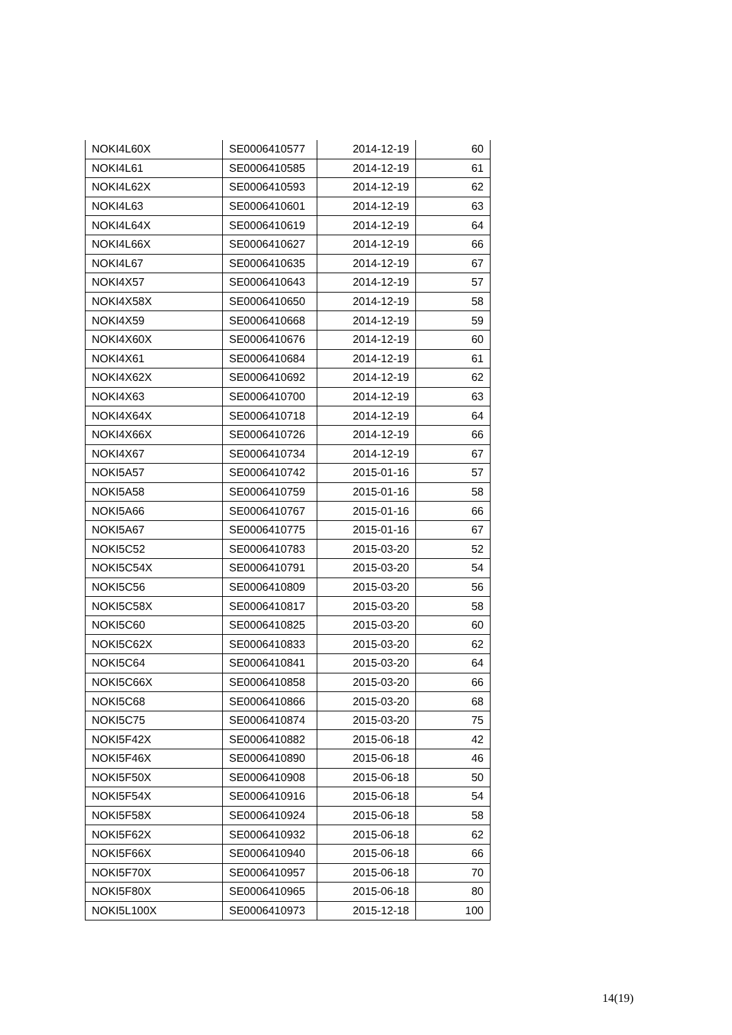| NOKI4L60X | SE0006410577 | 2014-12-19 | 60 |
| NOKI4L61 | SE0006410585 | 2014-12-19 | 61 |
| NOKI4L62X | SE0006410593 | 2014-12-19 | 62 |
| NOKI4L63 | SE0006410601 | 2014-12-19 | 63 |
| NOKI4L64X | SE0006410619 | 2014-12-19 | 64 |
| NOKI4L66X | SE0006410627 | 2014-12-19 | 66 |
| NOKI4L67 | SE0006410635 | 2014-12-19 | 67 |
| NOKI4X57 | SE0006410643 | 2014-12-19 | 57 |
| NOKI4X58X | SE0006410650 | 2014-12-19 | 58 |
| NOKI4X59 | SE0006410668 | 2014-12-19 | 59 |
| NOKI4X60X | SE0006410676 | 2014-12-19 | 60 |
| NOKI4X61 | SE0006410684 | 2014-12-19 | 61 |
| NOKI4X62X | SE0006410692 | 2014-12-19 | 62 |
| NOKI4X63 | SE0006410700 | 2014-12-19 | 63 |
| NOKI4X64X | SE0006410718 | 2014-12-19 | 64 |
| NOKI4X66X | SE0006410726 | 2014-12-19 | 66 |
| NOKI4X67 | SE0006410734 | 2014-12-19 | 67 |
| NOKI5A57 | SE0006410742 | 2015-01-16 | 57 |
| NOKI5A58 | SE0006410759 | 2015-01-16 | 58 |
| NOKI5A66 | SE0006410767 | 2015-01-16 | 66 |
| NOKI5A67 | SE0006410775 | 2015-01-16 | 67 |
| NOKI5C52 | SE0006410783 | 2015-03-20 | 52 |
| NOKI5C54X | SE0006410791 | 2015-03-20 | 54 |
| NOKI5C56 | SE0006410809 | 2015-03-20 | 56 |
| NOKI5C58X | SE0006410817 | 2015-03-20 | 58 |
| NOKI5C60 | SE0006410825 | 2015-03-20 | 60 |
| NOKI5C62X | SE0006410833 | 2015-03-20 | 62 |
| NOKI5C64 | SE0006410841 | 2015-03-20 | 64 |
| NOKI5C66X | SE0006410858 | 2015-03-20 | 66 |
| NOKI5C68 | SE0006410866 | 2015-03-20 | 68 |
| NOKI5C75 | SE0006410874 | 2015-03-20 | 75 |
| NOKI5F42X | SE0006410882 | 2015-06-18 | 42 |
| NOKI5F46X | SE0006410890 | 2015-06-18 | 46 |
| NOKI5F50X | SE0006410908 | 2015-06-18 | 50 |
| NOKI5F54X | SE0006410916 | 2015-06-18 | 54 |
| NOKI5F58X | SE0006410924 | 2015-06-18 | 58 |
| NOKI5F62X | SE0006410932 | 2015-06-18 | 62 |
| NOKI5F66X | SE0006410940 | 2015-06-18 | 66 |
| NOKI5F70X | SE0006410957 | 2015-06-18 | 70 |
| NOKI5F80X | SE0006410965 | 2015-06-18 | 80 |
| NOKI5L100X | SE0006410973 | 2015-12-18 | 100 |
14(19)